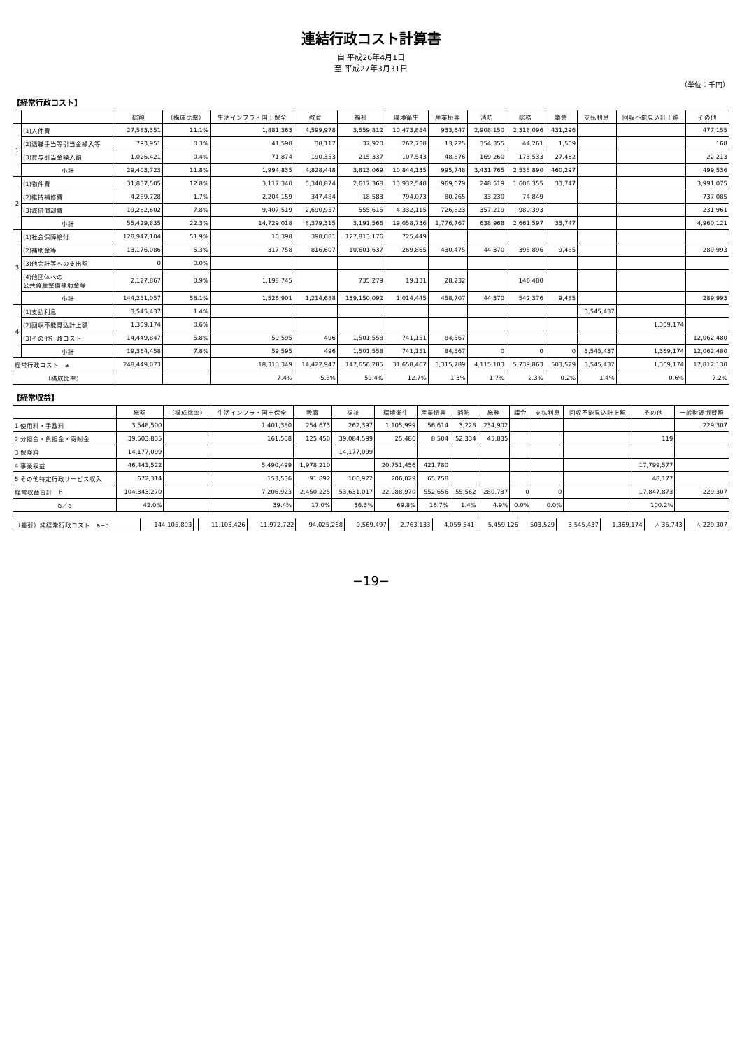連結行政コスト計算書
自 平成26年4月1日
至 平成27年3月31日
（単位：千円）
【経常行政コスト】
| | | 総額 | （構成比率） | 生活インフラ・国土保全 | 教育 | 福祉 | 環境衛生 | 産業振興 | 消防 | 総務 | 議会 | 支払利息 | 回収不能見込計上額 | その他 |
| --- | --- | --- | --- | --- | --- | --- | --- | --- | --- | --- | --- | --- | --- | --- |
| 1 | (1)人件費 | 27,583,351 | 11.1% | 1,881,363 | 4,599,978 | 3,559,812 | 10,473,854 | 933,647 | 2,908,150 | 2,318,096 | 431,296 | | | 477,155 |
| | (2)退職手当等引当金繰入等 | 793,951 | 0.3% | 41,598 | 38,117 | 37,920 | 262,738 | 13,225 | 354,355 | 44,261 | 1,569 | | | 168 |
| | (3)賞与引当金繰入額 | 1,026,421 | 0.4% | 71,874 | 190,353 | 215,337 | 107,543 | 48,876 | 169,260 | 173,533 | 27,432 | | | 22,213 |
| | 小計 | 29,403,723 | 11.8% | 1,994,835 | 4,828,448 | 3,813,069 | 10,844,135 | 995,748 | 3,431,765 | 2,535,890 | 460,297 | | | 499,536 |
| 2 | (1)物件費 | 31,857,505 | 12.8% | 3,117,340 | 5,340,874 | 2,617,368 | 13,932,548 | 969,679 | 248,519 | 1,606,355 | 33,747 | | | 3,991,075 |
| | (2)維持補修費 | 4,289,728 | 1.7% | 2,204,159 | 347,484 | 18,583 | 794,073 | 80,265 | 33,230 | 74,849 | | | | 737,085 |
| | (3)減価償却費 | 19,282,602 | 7.8% | 9,407,519 | 2,690,957 | 555,615 | 4,332,115 | 726,823 | 357,219 | 980,393 | | | | 231,961 |
| | 小計 | 55,429,835 | 22.3% | 14,729,018 | 8,379,315 | 3,191,566 | 19,058,736 | 1,776,767 | 638,968 | 2,661,597 | 33,747 | | | 4,960,121 |
| 3 | (1)社会保障給付 | 128,947,104 | 51.9% | 10,398 | 398,081 | 127,813,176 | 725,449 | | | | | | | |
| | (2)補助金等 | 13,176,086 | 5.3% | 317,758 | 816,607 | 10,601,637 | 269,865 | 430,475 | 44,370 | 395,896 | 9,485 | | | 289,993 |
| | (3)他会計等への支出額 | 0 | 0.0% | | | | | | | | | | | |
| | (4)他団体への 公共資産整備補助金等 | 2,127,867 | 0.9% | 1,198,745 | | 735,279 | 19,131 | 28,232 | | 146,480 | | | | |
| | 小計 | 144,251,057 | 58.1% | 1,526,901 | 1,214,688 | 139,150,092 | 1,014,445 | 458,707 | 44,370 | 542,376 | 9,485 | | | 289,993 |
| 4 | (1)支払利息 | 3,545,437 | 1.4% | | | | | | | | | 3,545,437 | | |
| | (2)回収不能見込計上額 | 1,369,174 | 0.6% | | | | | | | | | | 1,369,174 | |
| | (3)その他行政コスト | 14,449,847 | 5.8% | 59,595 | 496 | 1,501,558 | 741,151 | 84,567 | | | | | | 12,062,480 |
| | 小計 | 19,364,458 | 7.8% | 59,595 | 496 | 1,501,558 | 741,151 | 84,567 | 0 | 0 | 0 | 3,545,437 | 1,369,174 | 12,062,480 |
| 経常行政コスト a | | 248,449,073 | | 18,310,349 | 14,422,947 | 147,656,285 | 31,658,467 | 3,315,789 | 4,115,103 | 5,739,863 | 503,529 | 3,545,437 | 1,369,174 | 17,812,130 |
| （構成比率） | | | | 7.4% | 5.8% | 59.4% | 12.7% | 1.3% | 1.7% | 2.3% | 0.2% | 1.4% | 0.6% | 7.2% |
【経常収益】
| | 総額 | （構成比率） | 生活インフラ・国土保全 | 教育 | 福祉 | 環境衛生 | 産業振興 | 消防 | 総務 | 議会 | 支払利息 | 回収不能見込計上額 | その他 | 一般財源振替額 |
| --- | --- | --- | --- | --- | --- | --- | --- | --- | --- | --- | --- | --- | --- | --- |
| 1 使用料・手数料 | 3,548,500 | | 1,401,380 | 254,673 | 262,397 | 1,105,999 | 56,614 | 3,228 | 234,902 | | | | | 229,307 |
| 2 分担金・負担金・寄附金 | 39,503,835 | | 161,508 | 125,450 | 39,084,599 | 25,486 | 8,504 | 52,334 | 45,835 | | | | 119 | |
| 3 保険料 | 14,177,099 | | | | 14,177,099 | | | | | | | | | |
| 4 事業収益 | 46,441,522 | | 5,490,499 | 1,978,210 | | 20,751,456 | 421,780 | | | | | | 17,799,577 | |
| 5 その他特定行政サービス収入 | 672,314 | | 153,536 | 91,892 | 106,922 | 206,029 | 65,758 | | | | | | 48,177 | |
| 経常収益合計 b | 104,343,270 | | 7,206,923 | 2,450,225 | 53,631,017 | 22,088,970 | 552,656 | 55,562 | 280,737 | 0 | 0 | | 17,847,873 | 229,307 |
| b／a | 42.0% | | 39.4% | 17.0% | 36.3% | 69.8% | 16.7% | 1.4% | 4.9% | 0.0% | 0.0% | | 100.2% | |
| （差引）純経常行政コスト a−b | 144,105,803 | | 11,103,426 | 11,972,722 | 94,025,268 | 9,569,497 | 2,763,133 | 4,059,541 | 5,459,126 | 503,529 | 3,545,437 | 1,369,174 | △ 35,743 | △ 229,307 |
−19−